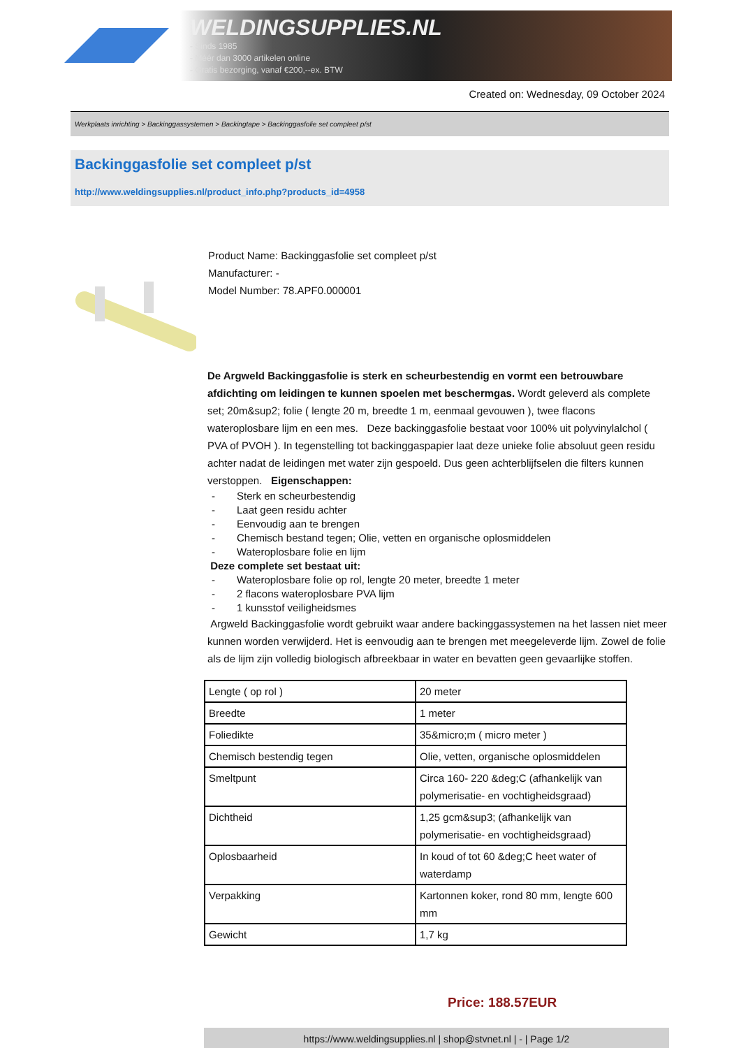WELDINGSUPPLIES.NL
- Sinds 1985
- Méér dan 3000 artikelen online
- Gratis bezorging, vanaf €200,--ex. BTW
Created on: Wednesday, 09 October 2024
Werkplaats inrichting > Backinggassystemen > Backingtape > Backinggasfolie set compleet p/st
Backinggasfolie set compleet p/st
http://www.weldingsupplies.nl/product_info.php?products_id=4958
Product Name: Backinggasfolie set compleet p/st
Manufacturer: -
Model Number: 78.APF0.000001
De Argweld Backinggasfolie is sterk en scheurbestendig en vormt een betrouwbare afdichting om leidingen te kunnen spoelen met beschermgas. Wordt geleverd als complete set; 20m&sup2; folie ( lengte 20 m, breedte 1 m, eenmaal gevouwen ), twee flacons wateroplosbare lijm en een mes. Deze backinggasfolie bestaat voor 100% uit polyvinylalchol ( PVA of PVOH ). In tegenstelling tot backinggaspapier laat deze unieke folie absoluut geen residu achter nadat de leidingen met water zijn gespoeld. Dus geen achterblijfselen die filters kunnen verstoppen. Eigenschappen:
- Sterk en scheurbestendig
- Laat geen residu achter
- Eenvoudig aan te brengen
- Chemisch bestand tegen; Olie, vetten en organische oplosmiddelen
- Wateroplosbare folie en lijm
Deze complete set bestaat uit:
- Wateroplosbare folie op rol, lengte 20 meter, breedte 1 meter
- 2 flacons wateroplosbare PVA lijm
- 1 kunsstof veiligheidsmes
Argweld Backinggasfolie wordt gebruikt waar andere backinggassystemen na het lassen niet meer kunnen worden verwijderd. Het is eenvoudig aan te brengen met meegeleverde lijm. Zowel de folie als de lijm zijn volledig biologisch afbreekbaar in water en bevatten geen gevaarlijke stoffen.
| Lengte ( op rol ) | 20 meter |
| Breedte | 1 meter |
| Foliedikte | 35&micro;m ( micro meter ) |
| Chemisch bestendig tegen | Olie, vetten, organische oplosmiddelen |
| Smeltpunt | Circa 160- 220 &deg;C (afhankelijk van polymerisatie- en vochtigheidsgraad) |
| Dichtheid | 1,25 gcm&sup3; (afhankelijk van polymerisatie- en vochtigheidsgraad) |
| Oplosbaarheid | In koud of tot 60 &deg;C heet water of waterdamp |
| Verpakking | Kartonnen koker, rond 80 mm, lengte 600 mm |
| Gewicht | 1,7 kg |
Price: 188.57EUR
https://www.weldingsupplies.nl | shop@stvnet.nl | - | Page 1/2